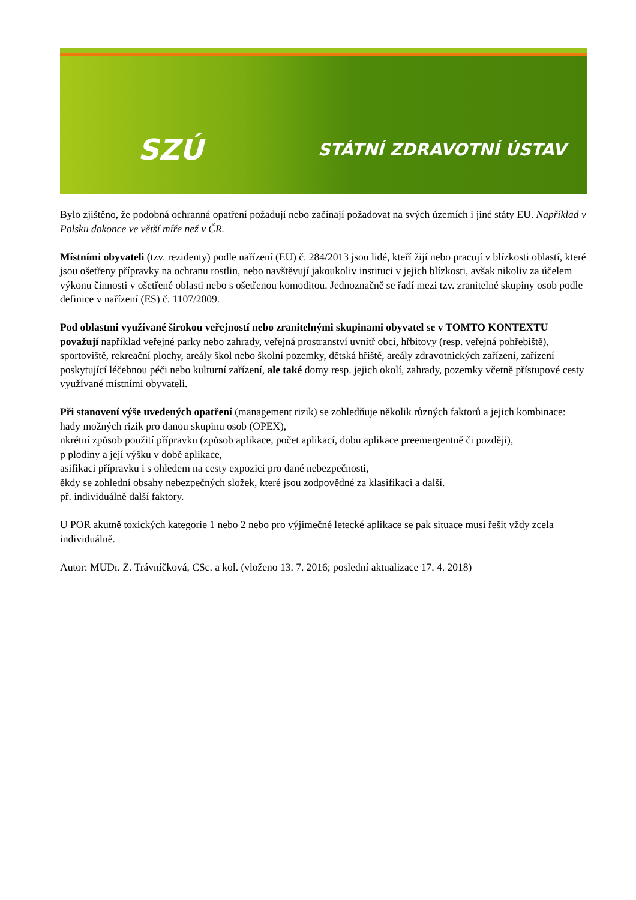SZÚ STÁTNÍ ZDRAVOTNÍ ÚSTAV
Bylo zjištěno, že podobná ochranná opatření požadují nebo začínají požadovat na svých územích i jiné státy EU. Například v Polsku dokonce ve větší míře než v ČR.
Místními obyvateli (tzv. rezidenty) podle nařízení (EU) č. 284/2013 jsou lidé, kteří žijí nebo pracují v blízkosti oblastí, které jsou ošetřeny přípravky na ochranu rostlin, nebo navštěvují jakoukoliv instituci v jejich blízkosti, avšak nikoliv za účelem výkonu činnosti v ošetřené oblasti nebo s ošetřenou komoditou. Jednoznačně se řadí mezi tzv. zranitelné skupiny osob podle definice v nařízení (ES) č. 1107/2009.
Pod oblastmi využívané širokou veřejností nebo zranitelnými skupinami obyvatel se v TOMTO KONTEXTU považují například veřejné parky nebo zahrady, veřejná prostranství uvnitř obcí, hřbitovy (resp. veřejná pohřebiště), sportoviště, rekreační plochy, areály škol nebo školní pozemky, dětská hřiště, areály zdravotnických zařízení, zařízení poskytující léčebnou péči nebo kulturní zařízení, ale také domy resp. jejich okolí, zahrady, pozemky včetně přístupové cesty využívané místními obyvateli.
Při stanovení výše uvedených opatření (management rizik) se zohledňuje několik různých faktorů a jejich kombinace:
hady možných rizik pro danou skupinu osob (OPEX),
nkrétní způsob použití přípravku (způsob aplikace, počet aplikací, dobu aplikace preemergentně či později),
p plodiny a její výšku v době aplikace,
asifikaci přípravku i s ohledem na cesty expozici pro dané nebezpečnosti,
ěkdy se zohlední obsahy nebezpečných složek, které jsou zodpovědné za klasifikaci a další.
př. individuálně další faktory.
U POR akutně toxických kategorie 1 nebo 2 nebo pro výjimečné letecké aplikace se pak situace musí řešit vždy zcela individuálně.
Autor: MUDr. Z. Trávníčková, CSc. a kol. (vloženo 13. 7. 2016; poslední aktualizace 17. 4. 2018)